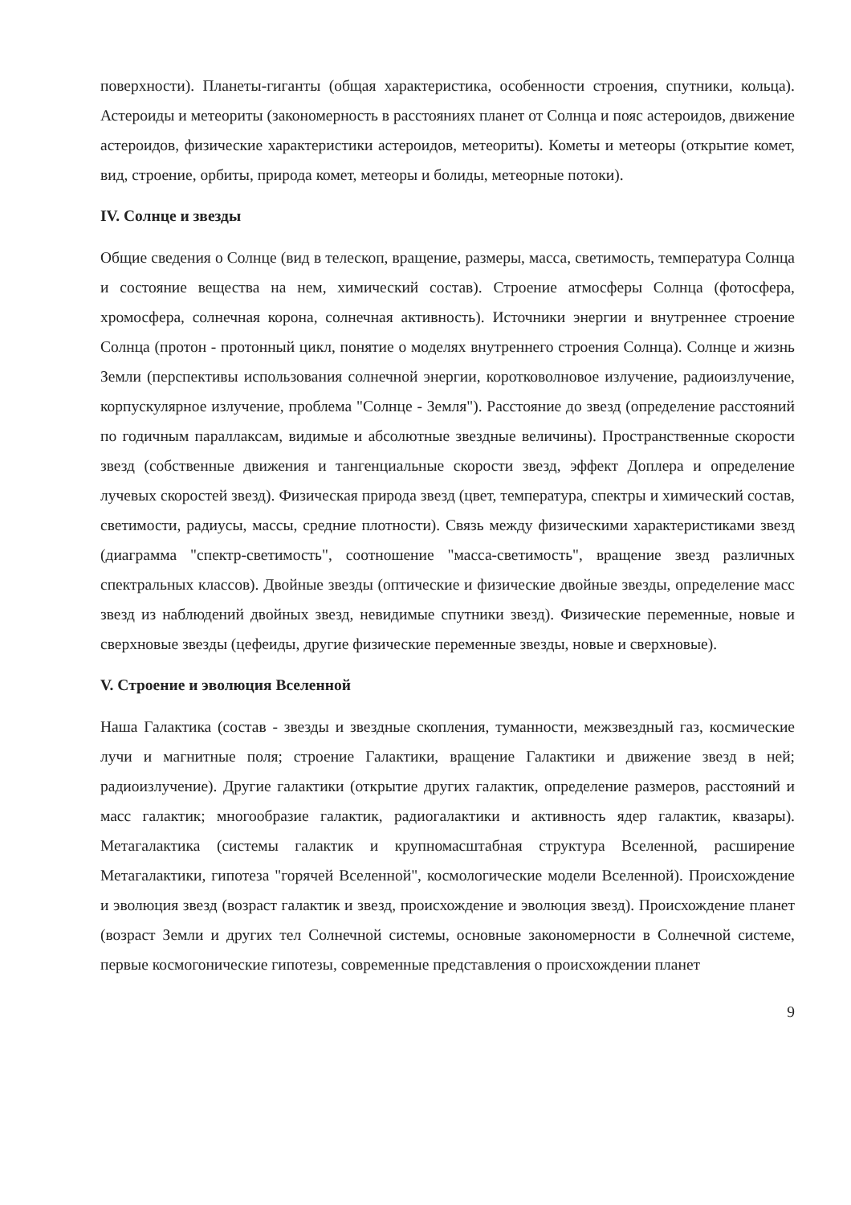поверхности). Планеты-гиганты (общая характеристика, особенности строения, спутники, кольца). Астероиды и метеориты (закономерность в расстояниях планет от Солнца и пояс астероидов, движение астероидов, физические характеристики астероидов, метеориты). Кометы и метеоры (открытие комет, вид, строение, орбиты, природа комет, метеоры и болиды, метеорные потоки).
IV. Солнце и звезды
Общие сведения о Солнце (вид в телескоп, вращение, размеры, масса, светимость, температура Солнца и состояние вещества на нем, химический состав). Строение атмосферы Солнца (фотосфера, хромосфера, солнечная корона, солнечная активность). Источники энергии и внутреннее строение Солнца (протон - протонный цикл, понятие о моделях внутреннего строения Солнца). Солнце и жизнь Земли (перспективы использования солнечной энергии, коротковолновое излучение, радиоизлучение, корпускулярное излучение, проблема "Солнце - Земля"). Расстояние до звезд (определение расстояний по годичным параллаксам, видимые и абсолютные звездные величины). Пространственные скорости звезд (собственные движения и тангенциальные скорости звезд, эффект Доплера и определение лучевых скоростей звезд). Физическая природа звезд (цвет, температура, спектры и химический состав, светимости, радиусы, массы, средние плотности). Связь между физическими характеристиками звезд (диаграмма "спектр-светимость", соотношение "масса-светимость", вращение звезд различных спектральных классов). Двойные звезды (оптические и физические двойные звезды, определение масс звезд из наблюдений двойных звезд, невидимые спутники звезд). Физические переменные, новые и сверхновые звезды (цефеиды, другие физические переменные звезды, новые и сверхновые).
V. Строение и эволюция Вселенной
Наша Галактика (состав - звезды и звездные скопления, туманности, межзвездный газ, космические лучи и магнитные поля; строение Галактики, вращение Галактики и движение звезд в ней; радиоизлучение). Другие галактики (открытие других галактик, определение размеров, расстояний и масс галактик; многообразие галактик, радиогалактики и активность ядер галактик, квазары). Метагалактика (системы галактик и крупномасштабная структура Вселенной, расширение Метагалактики, гипотеза "горячей Вселенной", космологические модели Вселенной). Происхождение и эволюция звезд (возраст галактик и звезд, происхождение и эволюция звезд). Происхождение планет (возраст Земли и других тел Солнечной системы, основные закономерности в Солнечной системе, первые космогонические гипотезы, современные представления о происхождении планет
9